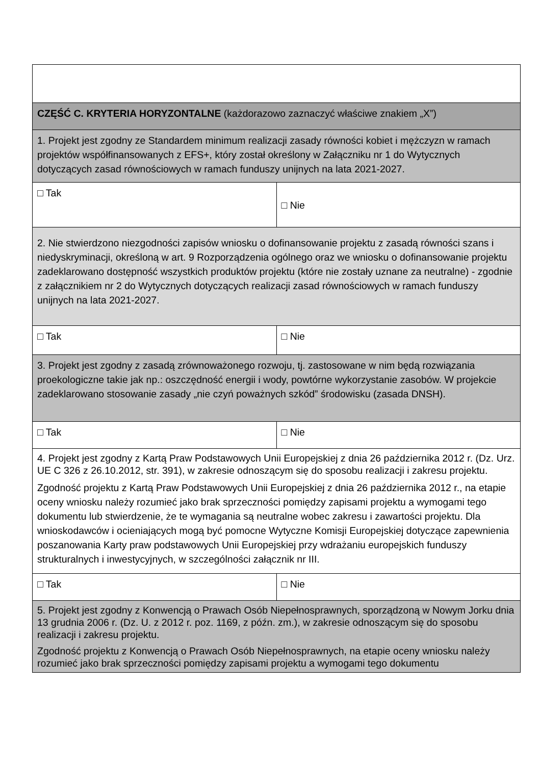| CZĘŚĆ C. KRYTERIA HORYZONTALNE (każdorazowo zaznaczyć właściwe znakiem „X”) | |
| 1. Projekt jest zgodny ze Standardem minimum realizacji zasady równości kobiet i mężczyzn w ramach projektów współfinansowanych z EFS+, który został określony w Załączniku nr 1 do Wytycznych dotyczących zasad równościowych w ramach funduszy unijnych na lata 2021-2027. | |
| □ Tak | □ Nie |
| 2. Nie stwierdzono niezgodności zapisów wniosku o dofinansowanie projektu z zasadą równości szans i niedyskryminacji, określoną w art. 9 Rozporządzenia ogólnego oraz we wniosku o dofinansowanie projektu zadeklarowano dostępność wszystkich produktów projektu (które nie zostały uznane za neutralne) - zgodnie z załącznikiem nr 2 do Wytycznych dotyczących realizacji zasad równościowych w ramach funduszy unijnych na lata 2021-2027. | |
| □ Tak | □ Nie |
| 3. Projekt jest zgodny z zasadą zrównoważonego rozwoju, tj. zastosowane w nim będą rozwiązania proekologiczne takie jak np.: oszczędność energii i wody, powtórne wykorzystanie zasobów. W projekcie zadeklarowano stosowanie zasady „nie czyń poważnych szkód” środowisku (zasada DNSH). | |
| □ Tak | □ Nie |
| 4. Projekt jest zgodny z Kartą Praw Podstawowych Unii Europejskiej z dnia 26 października 2012 r. (Dz. Urz. UE C 326 z 26.10.2012, str. 391), w zakresie odnoszącym się do sposobu realizacji i zakresu projektu. Zgodność projektu z Kartą Praw Podstawowych Unii Europejskiej z dnia 26 października 2012 r., na etapie oceny wniosku należy rozumieć jako brak sprzeczności pomiędzy zapisami projektu a wymogami tego dokumentu lub stwierdzenie, że te wymagania są neutralne wobec zakresu i zawartości projektu. Dla wnioskodawców i ocieniających mogą być pomocne Wytyczne Komisji Europejskiej dotyczące zapewnienia poszanowania Karty praw podstawowych Unii Europejskiej przy wdrażaniu europejskich funduszy strukturalnych i inwestycyjnych, w szczególności załącznik nr III. | |
| □ Tak | □ Nie |
| 5. Projekt jest zgodny z Konwencją o Prawach Osób Niepełnosprawnych, sporządzoną w Nowym Jorku dnia 13 grudnia 2006 r. (Dz. U. z 2012 r. poz. 1169, z późn. zm.), w zakresie odnoszącym się do sposobu realizacji i zakresu projektu. Zgodność projektu z Konwencją o Prawach Osób Niepełnosprawnych, na etapie oceny wniosku należy rozumieć jako brak sprzeczności pomiędzy zapisami projektu a wymogami tego dokumentu | |